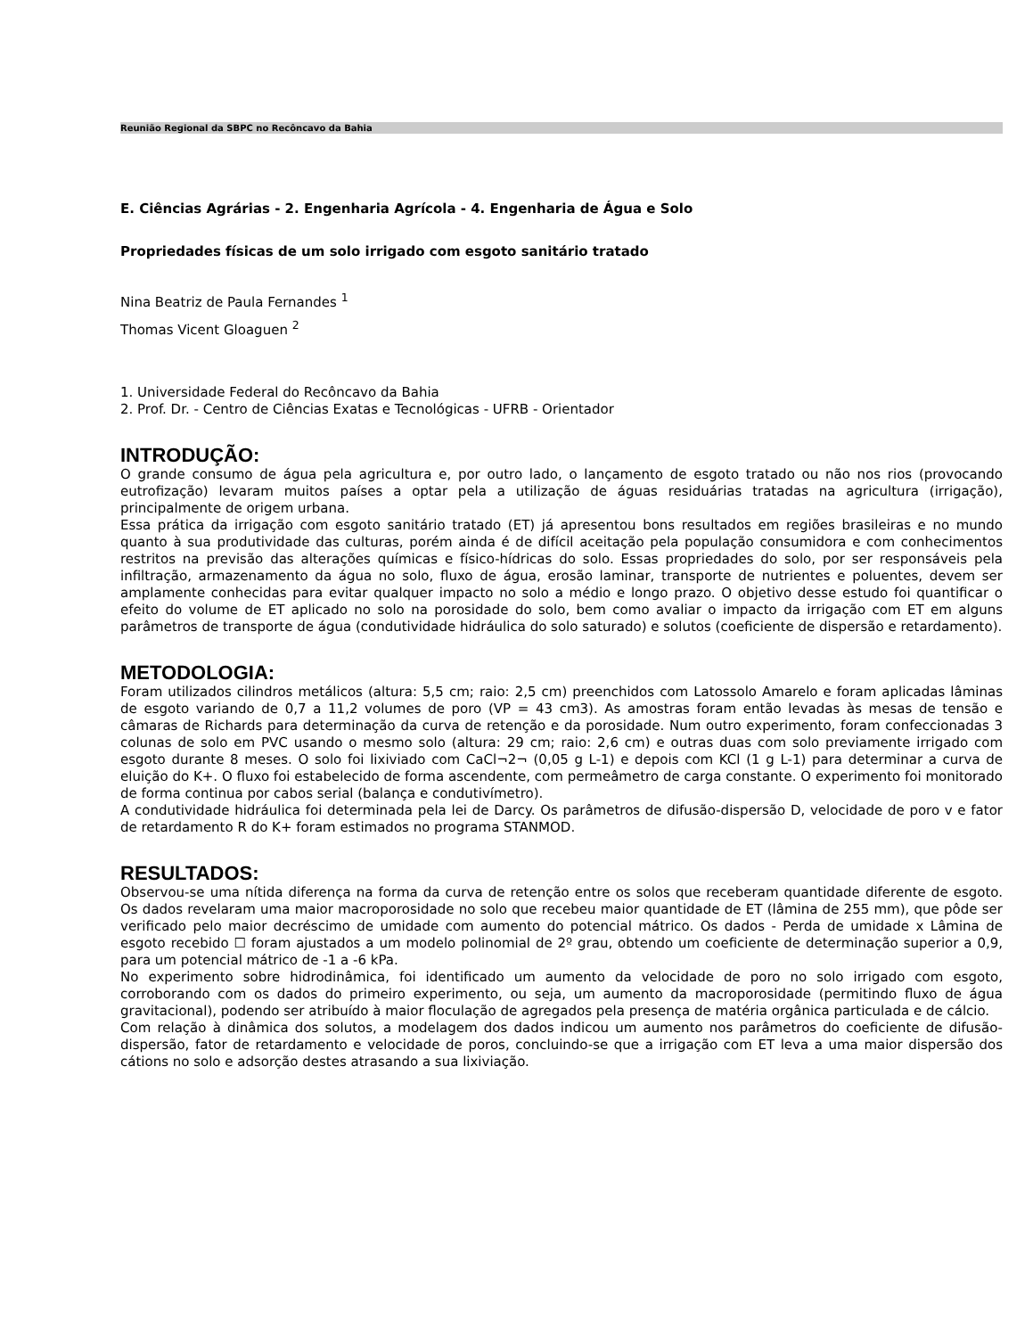Reunião Regional da SBPC no Recôncavo da Bahia
E. Ciências Agrárias - 2. Engenharia Agrícola - 4. Engenharia de Água e Solo
Propriedades físicas de um solo irrigado com esgoto sanitário tratado
Nina Beatriz de Paula Fernandes <sup>1</sup>
Thomas Vicent Gloaguen <sup>2</sup>
1. Universidade Federal do Recôncavo da Bahia
2. Prof. Dr. - Centro de Ciências Exatas e Tecnológicas - UFRB - Orientador
INTRODUÇÃO:
O grande consumo de água pela agricultura e, por outro lado, o lançamento de esgoto tratado ou não nos rios (provocando eutrofização) levaram muitos países a optar pela a utilização de águas residuárias tratadas na agricultura (irrigação), principalmente de origem urbana.
Essa prática da irrigação com esgoto sanitário tratado (ET) já apresentou bons resultados em regiões brasileiras e no mundo quanto à sua produtividade das culturas, porém ainda é de difícil aceitação pela população consumidora e com conhecimentos restritos na previsão das alterações químicas e físico-hídricas do solo. Essas propriedades do solo, por ser responsáveis pela infiltração, armazenamento da água no solo, fluxo de água, erosão laminar, transporte de nutrientes e poluentes, devem ser amplamente conhecidas para evitar qualquer impacto no solo a médio e longo prazo. O objetivo desse estudo foi quantificar o efeito do volume de ET aplicado no solo na porosidade do solo, bem como avaliar o impacto da irrigação com ET em alguns parâmetros de transporte de água (condutividade hidráulica do solo saturado) e solutos (coeficiente de dispersão e retardamento).
METODOLOGIA:
Foram utilizados cilindros metálicos (altura: 5,5 cm; raio: 2,5 cm) preenchidos com Latossolo Amarelo e foram aplicadas lâminas de esgoto variando de 0,7 a 11,2 volumes de poro (VP = 43 cm3). As amostras foram então levadas às mesas de tensão e câmaras de Richards para determinação da curva de retenção e da porosidade. Num outro experimento, foram confeccionadas 3 colunas de solo em PVC usando o mesmo solo (altura: 29 cm; raio: 2,6 cm) e outras duas com solo previamente irrigado com esgoto durante 8 meses. O solo foi lixiviado com CaCl¬2¬ (0,05 g L-1) e depois com KCl (1 g L-1) para determinar a curva de eluição do K+. O fluxo foi estabelecido de forma ascendente, com permeâmetro de carga constante. O experimento foi monitorado de forma continua por cabos serial (balança e condutivímetro).
A condutividade hidráulica foi determinada pela lei de Darcy. Os parâmetros de difusão-dispersão D, velocidade de poro v e fator de retardamento R do K+ foram estimados no programa STANMOD.
RESULTADOS:
Observou-se uma nítida diferença na forma da curva de retenção entre os solos que receberam quantidade diferente de esgoto. Os dados revelaram uma maior macroporosidade no solo que recebeu maior quantidade de ET (lâmina de 255 mm), que pôde ser verificado pelo maior decréscimo de umidade com aumento do potencial mátrico. Os dados - Perda de umidade x Lâmina de esgoto recebido ☐ foram ajustados a um modelo polinomial de 2º grau, obtendo um coeficiente de determinação superior a 0,9, para um potencial mátrico de -1 a -6 kPa.
No experimento sobre hidrodinâmica, foi identificado um aumento da velocidade de poro no solo irrigado com esgoto, corroborando com os dados do primeiro experimento, ou seja, um aumento da macroporosidade (permitindo fluxo de água gravitacional), podendo ser atribuído à maior floculação de agregados pela presença de matéria orgânica particulada e de cálcio.
Com relação à dinâmica dos solutos, a modelagem dos dados indicou um aumento nos parâmetros do coeficiente de difusão-dispersão, fator de retardamento e velocidade de poros, concluindo-se que a irrigação com ET leva a uma maior dispersão dos cátions no solo e adsorção destes atrasando a sua lixiviação.